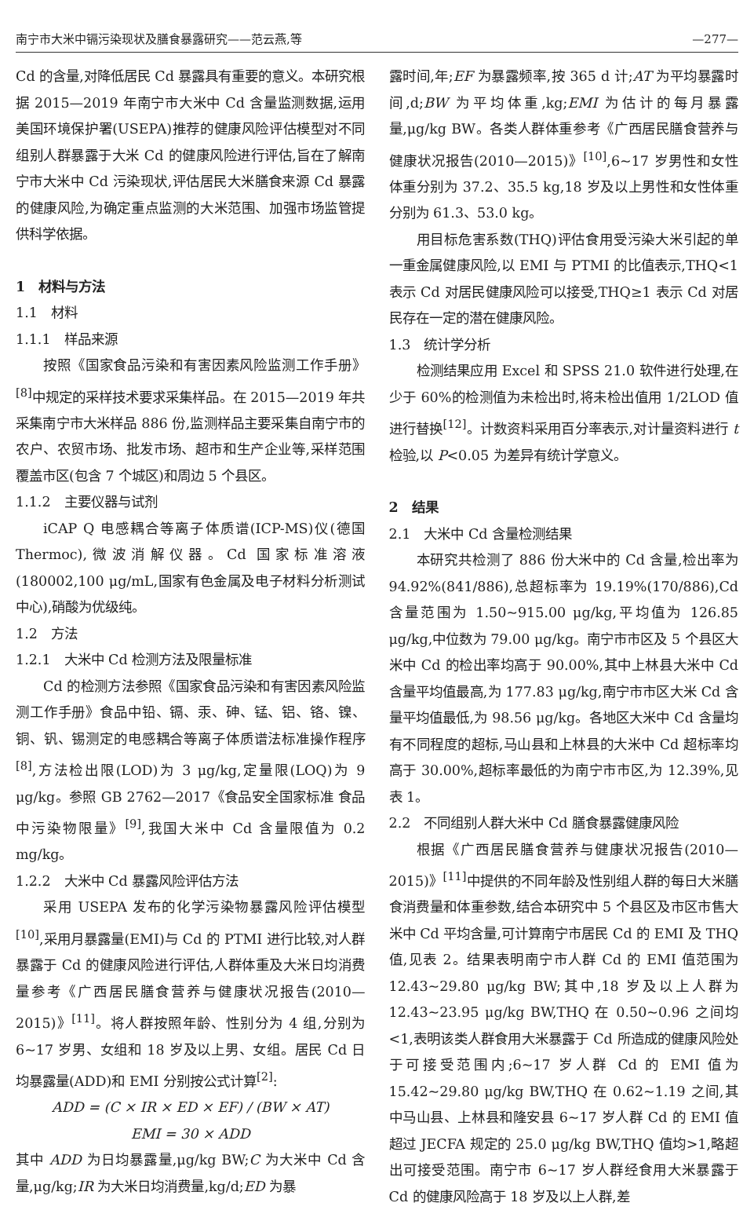南宁市大米中镉污染现状及膳食暴露研究——范云燕,等 —277—
Cd 的含量,对降低居民 Cd 暴露具有重要的意义。本研究根据 2015—2019 年南宁市大米中 Cd 含量监测数据,运用美国环境保护署(USEPA)推荐的健康风险评估模型对不同组别人群暴露于大米 Cd 的健康风险进行评估,旨在了解南宁市大米中 Cd 污染现状,评估居民大米膳食来源 Cd 暴露的健康风险,为确定重点监测的大米范围、加强市场监管提供科学依据。
1　材料与方法
1.1　材料
1.1.1　样品来源
按照《国家食品污染和有害因素风险监测工作手册》<sup>[8]</sup>中规定的采样技术要求采集样品。在 2015—2019 年共采集南宁市大米样品 886 份,监测样品主要采集自南宁市的农户、农贸市场、批发市场、超市和生产企业等,采样范围覆盖市区(包含 7 个城区)和周边 5 个县区。
1.1.2　主要仪器与试剂
iCAP Q 电感耦合等离子体质谱(ICP-MS)仪(德国 Thermoc),微波消解仪器。Cd 国家标准溶液(180002,100 μg/mL,国家有色金属及电子材料分析测试中心),硝酸为优级纯。
1.2　方法
1.2.1　大米中 Cd 检测方法及限量标准
Cd 的检测方法参照《国家食品污染和有害因素风险监测工作手册》食品中铅、镉、汞、砷、锰、铝、铬、镍、铜、钒、锡测定的电感耦合等离子体质谱法标准操作程序<sup>[8]</sup>,方法检出限(LOD)为 3 μg/kg,定量限(LOQ)为 9 μg/kg。参照 GB 2762—2017《食品安全国家标准 食品中污染物限量》<sup>[9]</sup>,我国大米中 Cd 含量限值为 0.2 mg/kg。
1.2.2　大米中 Cd 暴露风险评估方法
采用 USEPA 发布的化学污染物暴露风险评估模型<sup>[10]</sup>,采用月暴露量(EMI)与 Cd 的 PTMI 进行比较,对人群暴露于 Cd 的健康风险进行评估,人群体重及大米日均消费量参考《广西居民膳食营养与健康状况报告(2010—2015)》<sup>[11]</sup>。将人群按照年龄、性别分为 4 组,分别为 6~17 岁男、女组和 18 岁及以上男、女组。居民 Cd 日均暴露量(ADD)和 EMI 分别按公式计算<sup>[2]</sup>:
ADD = (C × IR × ED × EF) / (BW × AT)
EMI = 30 × ADD
其中 ADD 为日均暴露量,μg/kg BW;C 为大米中 Cd 含量,μg/kg;IR 为大米日均消费量,kg/d;ED 为暴
露时间,年;EF 为暴露频率,按 365 d 计;AT 为平均暴露时间,d;BW 为平均体重,kg;EMI 为估计的每月暴露量,μg/kg BW。各类人群体重参考《广西居民膳食营养与健康状况报告(2010—2015)》<sup>[10]</sup>,6~17 岁男性和女性体重分别为 37.2、35.5 kg,18 岁及以上男性和女性体重分别为 61.3、53.0 kg。
用目标危害系数(THQ)评估食用受污染大米引起的单一重金属健康风险,以 EMI 与 PTMI 的比值表示,THQ<1 表示 Cd 对居民健康风险可以接受,THQ≥1 表示 Cd 对居民存在一定的潜在健康风险。
1.3　统计学分析
检测结果应用 Excel 和 SPSS 21.0 软件进行处理,在少于 60%的检测值为未检出时,将未检出值用 1/2LOD 值进行替换<sup>[12]</sup>。计数资料采用百分率表示,对计量资料进行 t 检验,以 P<0.05 为差异有统计学意义。
2　结果
2.1　大米中 Cd 含量检测结果
本研究共检测了 886 份大米中的 Cd 含量,检出率为 94.92%(841/886),总超标率为 19.19%(170/886),Cd 含量范围为 1.50~915.00 μg/kg,平均值为 126.85 μg/kg,中位数为 79.00 μg/kg。南宁市市区及 5 个县区大米中 Cd 的检出率均高于 90.00%,其中上林县大米中 Cd 含量平均值最高,为 177.83 μg/kg,南宁市市区大米 Cd 含量平均值最低,为 98.56 μg/kg。各地区大米中 Cd 含量均有不同程度的超标,马山县和上林县的大米中 Cd 超标率均高于 30.00%,超标率最低的为南宁市市区,为 12.39%,见表 1。
2.2　不同组别人群大米中 Cd 膳食暴露健康风险
根据《广西居民膳食营养与健康状况报告(2010—2015)》<sup>[11]</sup>中提供的不同年龄及性别组人群的每日大米膳食消费量和体重参数,结合本研究中 5 个县区及市区市售大米中 Cd 平均含量,可计算南宁市居民 Cd 的 EMI 及 THQ 值,见表 2。结果表明南宁市人群 Cd 的 EMI 值范围为 12.43~29.80 μg/kg BW;其中,18 岁及以上人群为 12.43~23.95 μg/kg BW,THQ 在 0.50~0.96 之间均<1,表明该类人群食用大米暴露于 Cd 所造成的健康风险处于可接受范围内;6~17 岁人群 Cd 的 EMI 值为 15.42~29.80 μg/kg BW,THQ 在 0.62~1.19 之间,其中马山县、上林县和隆安县 6~17 岁人群 Cd 的 EMI 值超过 JECFA 规定的 25.0 μg/kg BW,THQ 值均>1,略超出可接受范围。南宁市 6~17 岁人群经食用大米暴露于 Cd 的健康风险高于 18 岁及以上人群,差